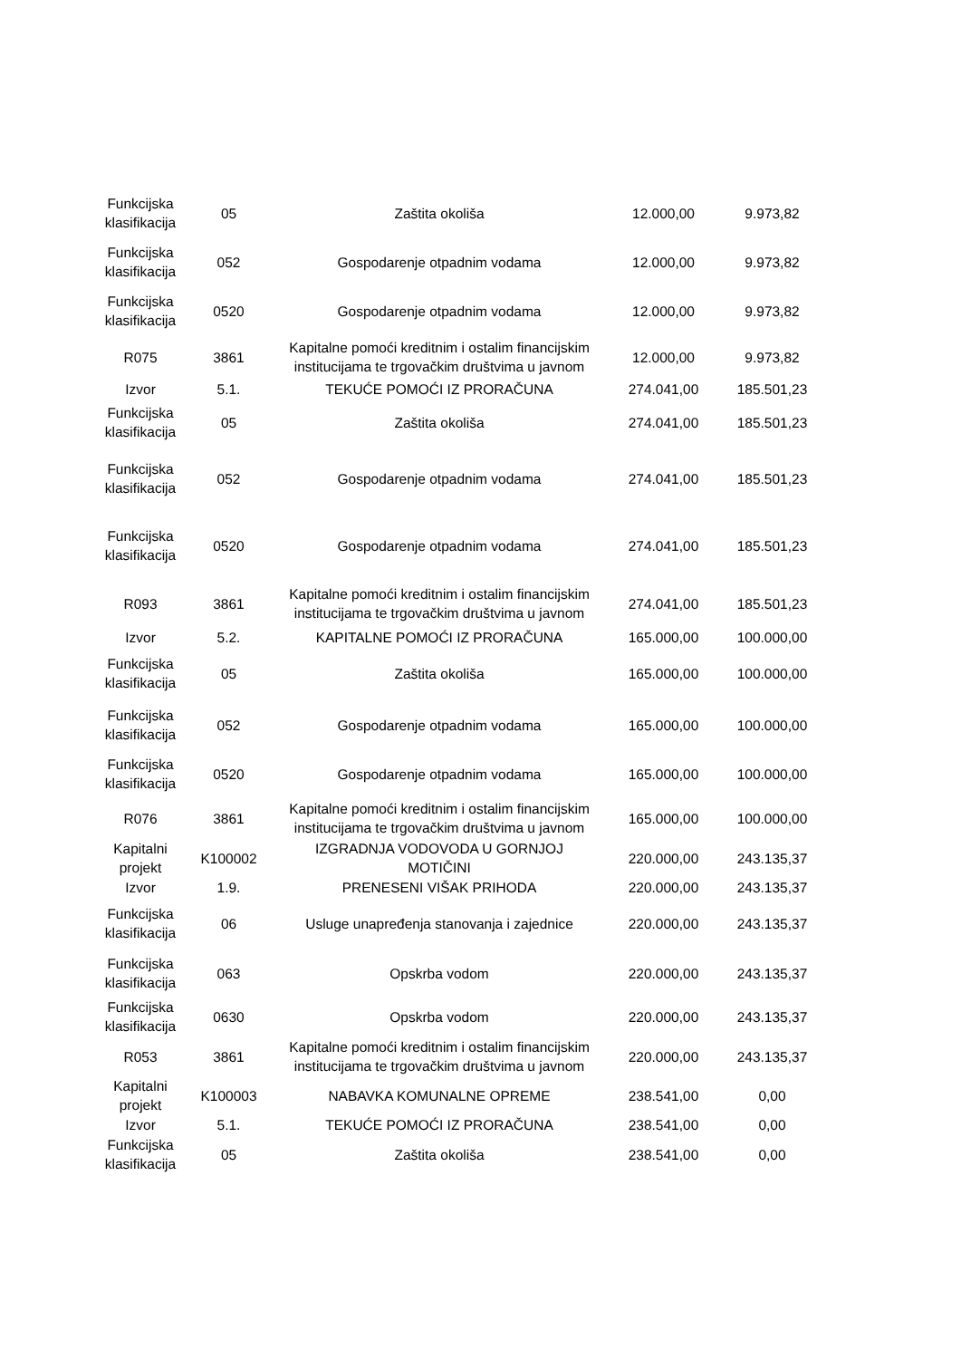| Funkcijska klasifikacija | 05 | Zaštita okoliša | 12.000,00 | 9.973,82 |
| Funkcijska klasifikacija | 052 | Gospodarenje otpadnim vodama | 12.000,00 | 9.973,82 |
| Funkcijska klasifikacija | 0520 | Gospodarenje otpadnim vodama | 12.000,00 | 9.973,82 |
| R075 | 3861 | Kapitalne pomoći kreditnim i ostalim financijskim institucijama te trgovačkim društvima u javnom | 12.000,00 | 9.973,82 |
| Izvor | 5.1. | TEKUĆE POMOĆI IZ PRORAČUNA | 274.041,00 | 185.501,23 |
| Funkcijska klasifikacija | 05 | Zaštita okoliša | 274.041,00 | 185.501,23 |
| Funkcijska klasifikacija | 052 | Gospodarenje otpadnim vodama | 274.041,00 | 185.501,23 |
| Funkcijska klasifikacija | 0520 | Gospodarenje otpadnim vodama | 274.041,00 | 185.501,23 |
| R093 | 3861 | Kapitalne pomoći kreditnim i ostalim financijskim institucijama te trgovačkim društvima u javnom | 274.041,00 | 185.501,23 |
| Izvor | 5.2. | KAPITALNE POMOĆI IZ PRORAČUNA | 165.000,00 | 100.000,00 |
| Funkcijska klasifikacija | 05 | Zaštita okoliša | 165.000,00 | 100.000,00 |
| Funkcijska klasifikacija | 052 | Gospodarenje otpadnim vodama | 165.000,00 | 100.000,00 |
| Funkcijska klasifikacija | 0520 | Gospodarenje otpadnim vodama | 165.000,00 | 100.000,00 |
| R076 | 3861 | Kapitalne pomoći kreditnim i ostalim financijskim institucijama te trgovačkim društvima u javnom | 165.000,00 | 100.000,00 |
| Kapitalni projekt | K100002 | IZGRADNJA VODOVODA U GORNJOJ MOTIČINI | 220.000,00 | 243.135,37 |
| Izvor | 1.9. | PRENESENI VIŠAK PRIHODA | 220.000,00 | 243.135,37 |
| Funkcijska klasifikacija | 06 | Usluge unapređenja stanovanja i zajednice | 220.000,00 | 243.135,37 |
| Funkcijska klasifikacija | 063 | Opskrba vodom | 220.000,00 | 243.135,37 |
| Funkcijska klasifikacija | 0630 | Opskrba vodom | 220.000,00 | 243.135,37 |
| R053 | 3861 | Kapitalne pomoći kreditnim i ostalim financijskim institucijama te trgovačkim društvima u javnom | 220.000,00 | 243.135,37 |
| Kapitalni projekt | K100003 | NABAVKA KOMUNALNE OPREME | 238.541,00 | 0,00 |
| Izvor | 5.1. | TEKUĆE POMOĆI IZ PRORAČUNA | 238.541,00 | 0,00 |
| Funkcijska klasifikacija | 05 | Zaštita okoliša | 238.541,00 | 0,00 |